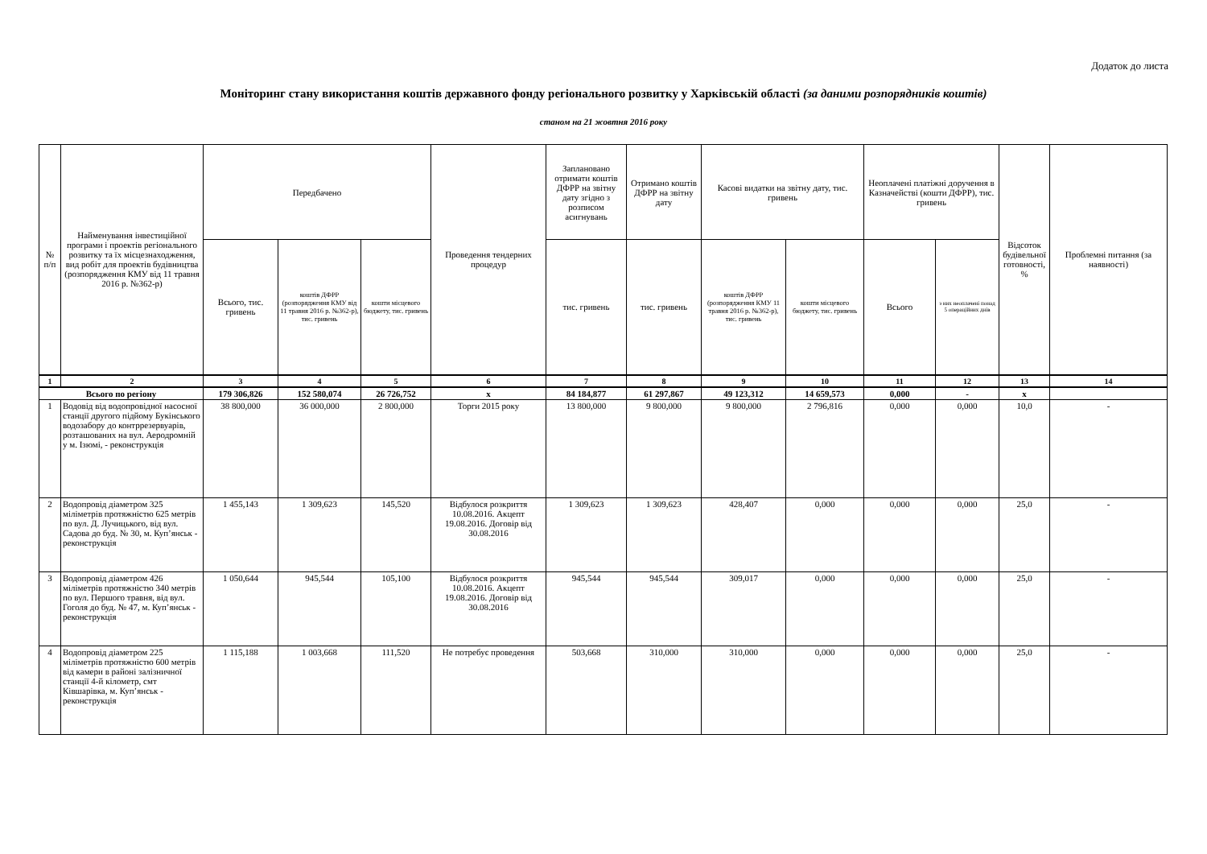Додаток до листа
Моніторинг стану використання коштів державного фонду регіонального розвитку у Харківській області (за даними розпорядників коштів)
станом на 21 жовтня 2016 року
| № п/п | Найменування інвестиційної програми і проектів регіонального розвитку та їх місцезнаходження, вид робіт для проектів будівництва (розпорядження КМУ від 11 травня 2016 р. №362-р) | Передбачено | | | Проведення тендерних процедур | Заплановано отримати коштів ДФРР на звітну дату згідно з розписом асигнувань | Отримано коштів ДФРР на звітну дату | Касові видатки на звітну дату, тис. гривень | | Неоплачені платіжні доручення в Казначействі (кошти ДФРР), тис. гривень | | Відсоток будівельної готовності, % | Проблемні питання (за наявності) |
| --- | --- | --- | --- | --- | --- | --- | --- | --- | --- | --- | --- | --- | --- |
| | | Всього, тис. гривень | коштів ДФРР (розпорядження КМУ від 11 травня 2016 р. №362-р), тис. гривень | кошти місцевого бюджету, тис. гривень | | тис. гривень | тис. гривень | коштів ДФРР (розпорядження КМУ 11 травня 2016 р. №362-р), тис. гривень | кошти місцевого бюджету, тис. гривень | Всього | з них неоплачені понад 5 операційних днів | | |
| 1 | 2 | 3 | 4 | 5 | 6 | 7 | 8 | 9 | 10 | 11 | 12 | 13 | 14 |
| Всього по регіону | | 179 306,826 | 152 580,074 | 26 726,752 | х | 84 184,877 | 61 297,867 | 49 123,312 | 14 659,573 | 0,000 | - | х | |
| 1 | Водовід від водопровідної насосної станції другого підйому Букінського водозабору до контррезервуарів, розташованих на вул. Аеродромній у м. Ізюмі, - реконструкція | 38 800,000 | 36 000,000 | 2 800,000 | Торги 2015 року | 13 800,000 | 9 800,000 | 9 800,000 | 2 796,816 | 0,000 | 0,000 | 10,0 | - |
| 2 | Водопровід діаметром 325 міліметрів протяжністю 625 метрів по вул. Д. Лучицького, від вул. Садова до буд. № 30, м. Куп’янськ - реконструкція | 1 455,143 | 1 309,623 | 145,520 | Відбулося розкриття 10.08.2016. Акцепт 19.08.2016. Договір від 30.08.2016 | 1 309,623 | 1 309,623 | 428,407 | 0,000 | 0,000 | 0,000 | 25,0 | - |
| 3 | Водопровід діаметром 426 міліметрів протяжністю 340 метрів по вул. Першого травня, від вул. Гоголя до буд. № 47, м. Куп’янськ - реконструкція | 1 050,644 | 945,544 | 105,100 | Відбулося розкриття 10.08.2016. Акцепт 19.08.2016. Договір від 30.08.2016 | 945,544 | 945,544 | 309,017 | 0,000 | 0,000 | 0,000 | 25,0 | - |
| 4 | Водопровід діаметром 225 міліметрів протяжністю 600 метрів від камери в районі залізничної станції 4-й кілометр, смт Ківшарівка, м. Куп’янськ - реконструкція | 1 115,188 | 1 003,668 | 111,520 | Не потребує проведення | 503,668 | 310,000 | 310,000 | 0,000 | 0,000 | 0,000 | 25,0 | - |